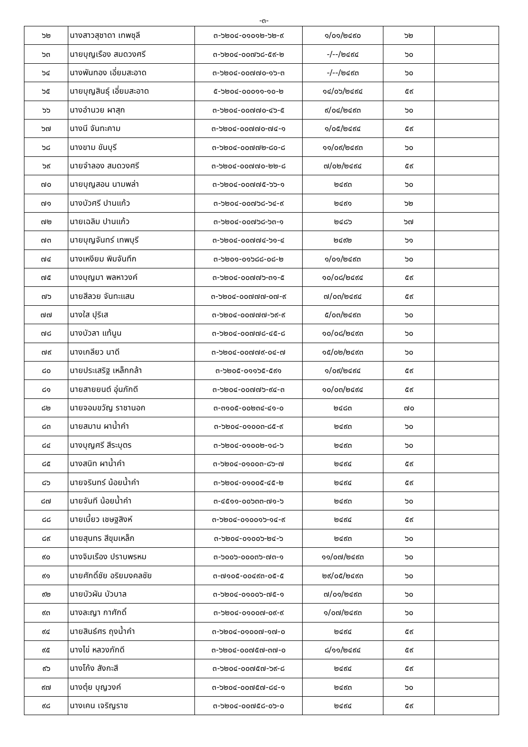-๓-
| ๖๒ | นางสาวสุชาดา เทพชุลี | ๓-๖๒๐๔-๐๑๐๑๒-๖๒-๙ | ๑/๐๑/๒๔๙๐ | ๖๒ | |
| ๖๓ | นายบุญเรือง สมดวงศรี | ๓-๖๒๐๔-๐๐๗๖๘-๕๙-๒ | -/--/๒๔๙๔ | ๖๐ | |
| ๖๔ | นางพันทอง เอี่ยมสะอาด | ๓-๖๒๐๔-๐๐๗๗๐-๑๖-๓ | -/--/๒๔๙๓ | ๖๐ | |
| ๖๕ | นายบุญสินธุ์ เอี่ยมสะอาด | ๕-๖๒๐๔-๐๐๐๑๑-๑๐-๒ | ๑๔/๐๖/๒๔๙๔ | ๕๙ | |
| ๖๖ | นางอำนวย ผาสุก | ๓-๖๒๐๔-๐๐๗๗๐-๔๖-๕ | ๙/๐๔/๒๔๙๓ | ๖๐ | |
| ๖๗ | นางนี จันทะคาม | ๓-๖๒๐๔-๐๐๗๗๐-๗๔-๑ | ๑/๐๕/๒๔๙๔ | ๕๙ | |
| ๖๘ | นางขาม ขันบุรี | ๓-๖๒๐๔-๐๐๗๗๒-๘๐-๘ | ๑๑/๐๙/๒๔๙๓ | ๖๐ | |
| ๖๙ | นายจำลอง สมดวงศรี | ๓-๖๒๐๔-๐๐๗๗๐-๒๒-๘ | ๗/๐๒/๒๔๙๔ | ๕๙ | |
| ๗๐ | นายบุญสอน นามพล่า | ๓-๖๒๐๔-๐๐๗๗๕-๖๖-๑ | ๒๔๙๓ | ๖๐ | |
| ๗๑ | นางบัวศรี ปานแก้ว | ๓-๖๒๐๔-๐๐๗๖๘-๖๔-๙ | ๒๔๙๑ | ๖๒ | |
| ๗๒ | นายเฉลิม ปานแก้ว | ๓-๖๒๐๔-๐๐๗๖๘-๖๓-๑ | ๒๔๘๖ | ๖๗ | |
| ๗๓ | นายบุญจันทร์ เทพบุรี | ๓-๖๒๐๔-๐๐๗๗๔-๖๑-๔ | ๒๔๙๒ | ๖๑ | |
| ๗๔ | นางเหงียม พิมจันทึก | ๓-๖๒๐๑-๐๑๖๘๘-๐๘-๒ | ๑/๐๑/๒๔๙๓ | ๖๐ | |
| ๗๕ | นางบุญมา พลหาวงค์ | ๓-๖๒๐๔-๐๐๗๗๖-๓๑-๕ | ๑๐/๐๘/๒๔๙๔ | ๕๙ | |
| ๗๖ | นายสีลวย จันทะแสน | ๓-๖๒๐๔-๐๐๗๗๗-๐๗-๙ | ๗/๐๓/๒๔๙๔ | ๕๙ | |
| ๗๗ | นางใส ปุริเส | ๓-๖๒๐๔-๐๐๗๗๗-๖๙-๙ | ๕/๐๓/๒๔๙๓ | ๖๐ | |
| ๗๘ | นางบัวลา แท้นูน | ๓-๖๒๐๔-๐๐๗๗๘-๔๕-๘ | ๑๐/๐๘/๒๔๙๓ | ๖๐ | |
| ๗๙ | นางเกลียว นาดี | ๓-๖๒๐๔-๐๐๗๗๙-๐๔-๗ | ๑๕/๐๒/๒๔๙๓ | ๖๐ | |
| ๘๐ | นายประเสริฐ เหล็กกล้า | ๓-๖๒๐๕-๐๑๑๖๕-๕๙๑ | ๑/๐๙/๒๔๙๔ | ๕๙ | |
| ๘๑ | นายสายยนต์ อุ่นภักดี | ๓-๖๒๐๔-๐๐๗๗๖-๙๔-๓ | ๑๐/๐๓/๒๔๙๔ | ๕๙ | |
| ๘๒ | นายจอมขวัญ ราชานอก | ๓-๓๑๐๕-๐๐๒๓๔-๔๑-๐ | ๒๔๘๓ | ๗๐ | |
| ๘๓ | นายสมาน ผาน้ำคำ | ๓-๖๒๐๔-๐๑๐๐๓-๘๕-๙ | ๒๔๙๓ | ๖๐ | |
| ๘๔ | นางบุญศรี สีระบุตร | ๓-๖๒๐๔-๐๑๐๐๒-๑๘-๖ | ๒๔๙๓ | ๖๐ | |
| ๘๕ | นางสนิท ผาน้ำคำ | ๓-๖๒๐๔-๐๑๐๐๓-๘๖-๗ | ๒๔๙๔ | ๕๙ | |
| ๘๖ | นายจรินทร์ น้อยน้ำคำ | ๓-๖๒๐๔-๐๑๐๐๕-๔๕-๒ | ๒๔๙๔ | ๕๙ | |
| ๘๗ | นายจันที น้อยน้ำคำ | ๓-๔๕๑๑-๐๐๖๓๓-๗๑-๖ | ๒๔๙๓ | ๖๐ | |
| ๘๘ | นายเบี้ยว เชษฐสิงห์ | ๓-๖๒๐๔-๐๑๐๐๑๖-๑๔-๙ | ๒๔๙๔ | ๕๙ | |
| ๘๙ | นายสุนทร สีขุมเหล็ก | ๓-๖๒๐๔-๐๑๐๐๖-๒๔-๖ | ๒๔๙๓ | ๖๐ | |
| ๙๐ | นางจิมเรือง ปราบพรหม | ๓-๖๐๐๖-๐๐๐๓๖-๗๓-๑ | ๑๑/๐๗/๒๔๙๓ | ๖๐ | |
| ๙๑ | นายศักดิ์ชัย อริยมงคลชัย | ๓-๗๑๐๕-๐๐๔๙๓-๐๕-๕ | ๒๙/๐๕/๒๔๙๓ | ๖๐ | |
| ๙๒ | นายบัวผัน บัวบาล | ๓-๖๒๐๔-๐๑๐๐๖-๗๕-๑ | ๗/๐๑/๒๔๙๓ | ๖๐ | |
| ๙๓ | นางละญา กาศักดิ์ | ๓-๖๒๐๔-๐๑๐๐๗-๐๙-๙ | ๑/๐๗/๒๔๙๓ | ๖๐ | |
| ๙๔ | นายสินธ์ศร ถุงน้ำคำ | ๓-๖๒๐๔-๐๑๐๐๗-๑๗-๐ | ๒๔๙๔ | ๕๙ | |
| ๙๕ | นางไข่ หลวงภักดี | ๓-๖๒๐๔-๐๐๗๕๗-๓๗-๐ | ๘/๑๑/๒๔๙๔ | ๕๙ | |
| ๙๖ | นางโก้ง สังกะสี | ๓-๖๒๐๔-๐๐๗๕๗-๖๙-๘ | ๒๔๙๔ | ๕๙ | |
| ๙๗ | นางตุ๋ย บุญวงค์ | ๓-๖๒๐๔-๐๐๗๕๗-๘๔-๑ | ๒๔๙๓ | ๖๐ | |
| ๙๘ | นางเคน เจริญราช | ๓-๖๒๐๔-๐๐๗๕๘-๐๖-๐ | ๒๔๙๔ | ๕๙ | |